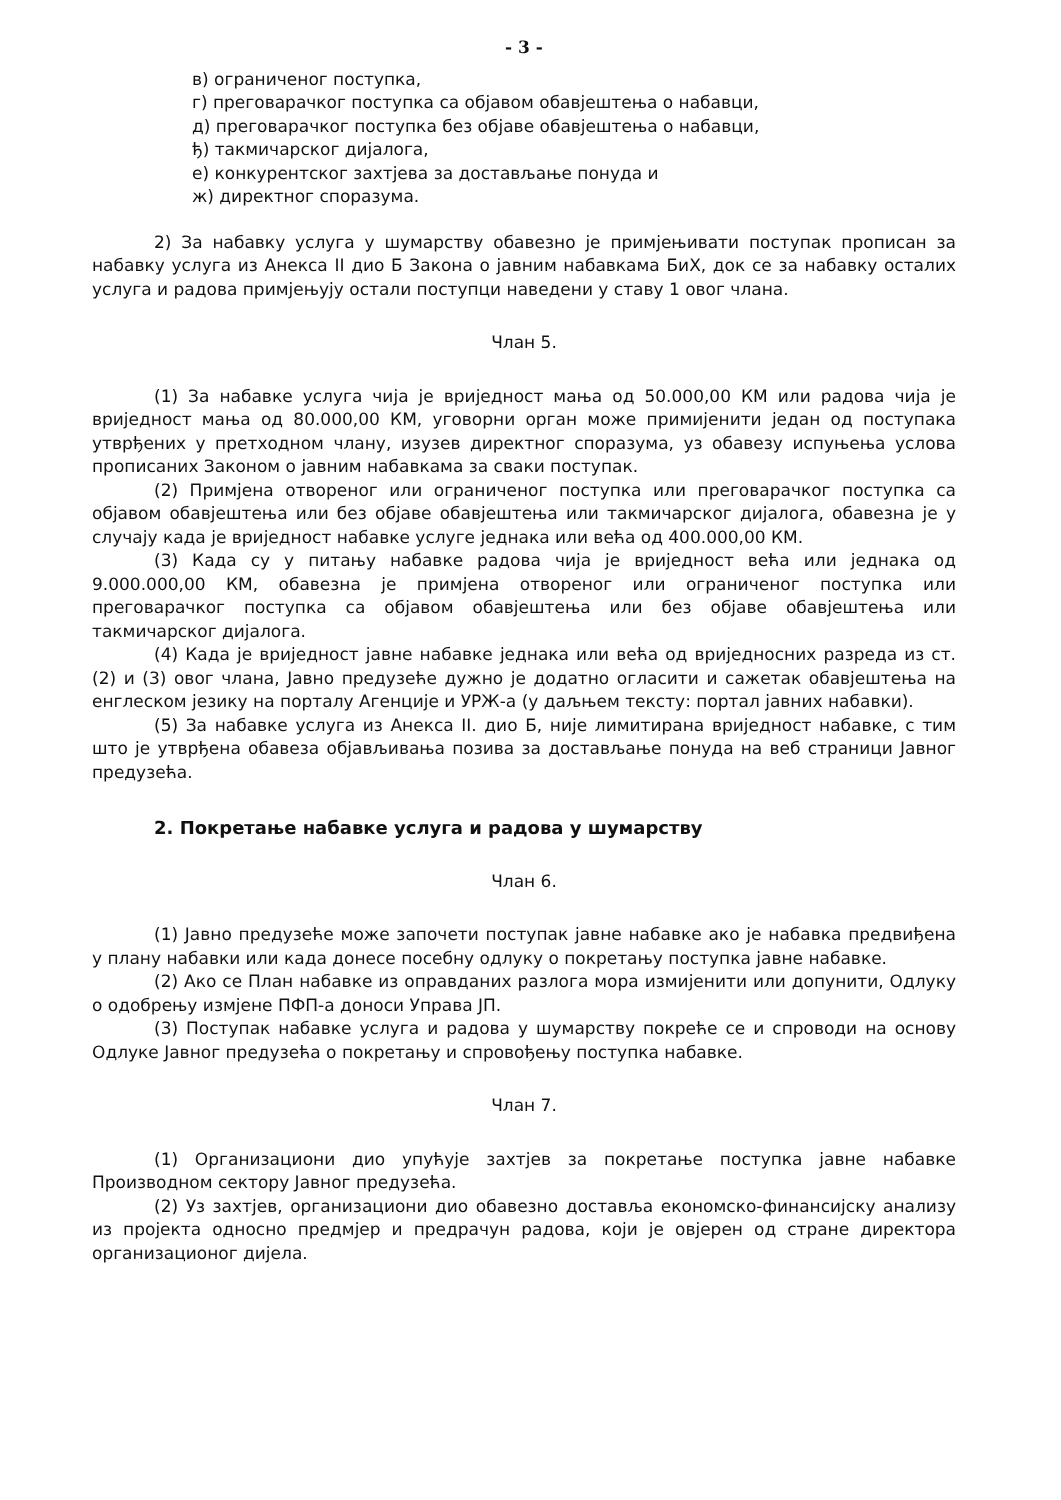- 3 -
в) ограниченог поступка,
г) преговарачког поступка са објавом обавјештења о набавци,
д) преговарачког поступка без објаве обавјештења о набавци,
ђ) такмичарског дијалога,
е) конкурентског захтјева за достављање понуда и
ж) директног споразума.
2) За набавку услуга у шумарству обавезно је примјењивати поступак прописан за набавку услуга из Анекса II дио Б Закона о јавним набавкама БиХ, док се за набавку осталих услуга и радова примјењују остали поступци наведени у ставу 1 овог члана.
Члан 5.
(1) За набавке услуга чија је вриједност мања од 50.000,00 КМ или радова чија је вриједност мања од 80.000,00 КМ, уговорни орган може примијенити један од поступака утврђених у претходном члану, изузев директног споразума, уз обавезу испуњења услова прописаних Законом о јавним набавкама за сваки поступак.
(2) Примјена отвореног или ограниченог поступка или преговарачког поступка са објавом обавјештења или без објаве обавјештења или такмичарског дијалога, обавезна је у случају када је вриједност набавке услуге једнака или већа од 400.000,00 КМ.
(3) Када су у питању набавке радова чија је вриједност већа или једнака од 9.000.000,00 КМ, обавезна је примјена отвореног или ограниченог поступка или преговарачког поступка са објавом обавјештења или без објаве обавјештења или такмичарског дијалога.
(4) Када је вриједност јавне набавке једнака или већа од вриједносних разреда из ст. (2) и (3) овог члана, Јавно предузеће дужно је додатно огласити и сажетак обавјештења на енглеском језику на порталу Агенције и УРЖ-а (у даљњем тексту: портал јавних набавки).
(5) За набавке услуга из Анекса II. дио Б, није лимитирана вриједност набавке, с тим што је утврђена обавеза објављивања позива за достављање понуда на веб страници Јавног предузећа.
2. Покретање набавке услуга и радова у шумарству
Члан 6.
(1) Јавно предузеће може започети поступак јавне набавке ако је набавка предвиђена у плану набавки или када донесе посебну одлуку о покретању поступка јавне набавке.
(2) Ако се План набавке из оправданих разлога мора измијенити или допунити, Одлуку о одобрењу измјене ПФП-а доноси Управа ЈП.
(3) Поступак набавке услуга и радова у шумарству покреће се и спроводи на основу Одлуке Јавног предузећа о покретању и спровођењу поступка набавке.
Члан 7.
(1) Организациони дио упућује захтјев за покретање поступка јавне набавке Производном сектору Јавног предузећа.
(2) Уз захтјев, организациони дио обавезно доставља економско-финансијску анализу из пројекта односно предмјер и предрачун радова, који је овјерен од стране директора организационог дијела.